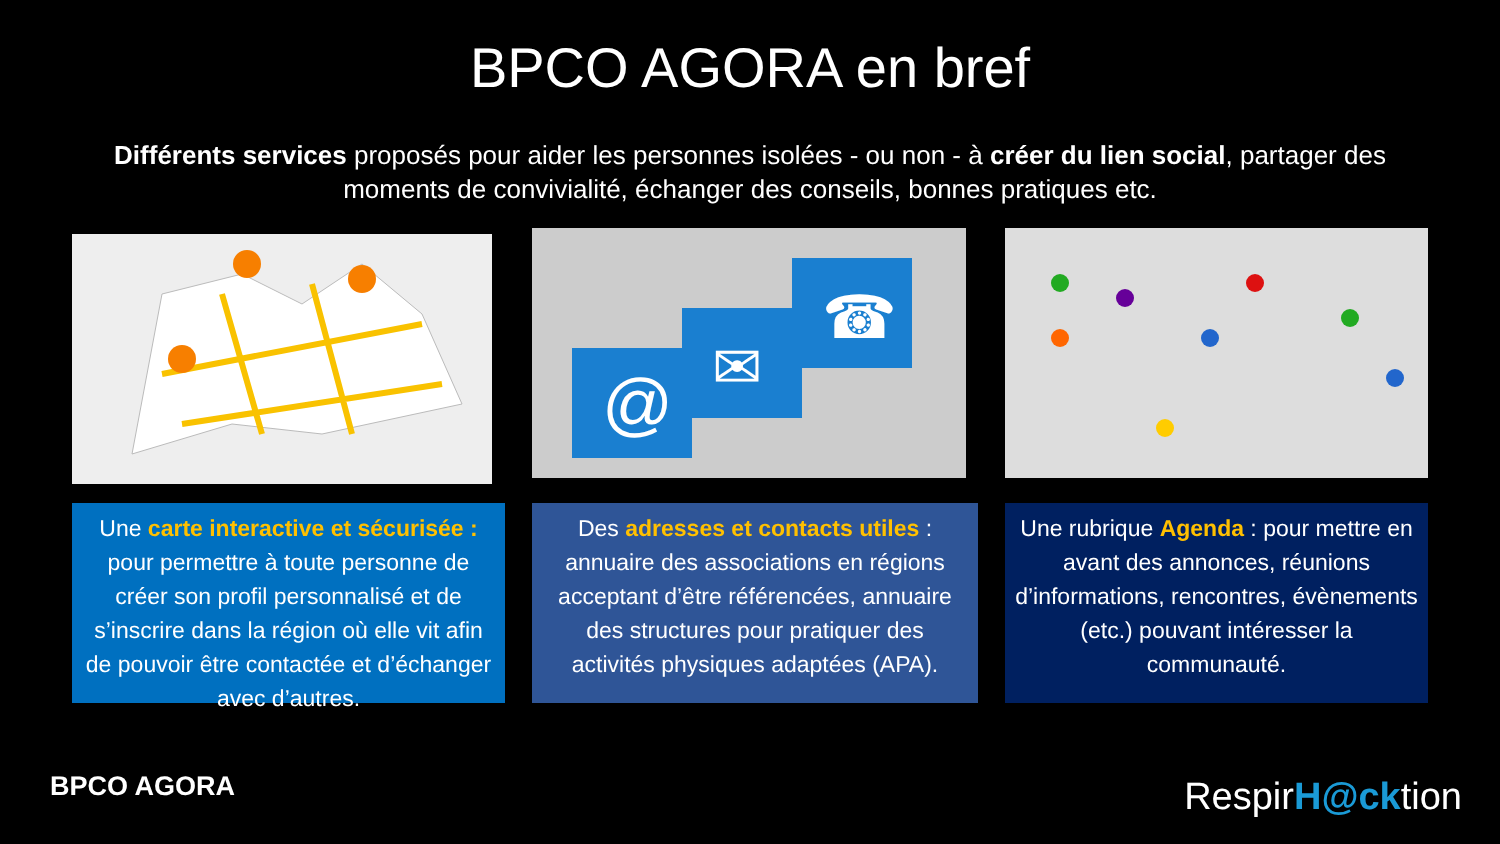BPCO AGORA en bref
Différents services proposés pour aider les personnes isolées - ou non - à créer du lien social, partager des moments de convivialité, échanger des conseils, bonnes pratiques etc.
@
✉
☎
Une carte interactive et sécurisée : pour permettre à toute personne de créer son profil personnalisé et de s’inscrire dans la région où elle vit afin de pouvoir être contactée et d’échanger avec d’autres.
Des adresses et contacts utiles : annuaire des associations en régions acceptant d’être référencées, annuaire des structures pour pratiquer des activités physiques adaptées (APA).
Une rubrique Agenda : pour mettre en avant des annonces, réunions d’informations, rencontres, évènements (etc.) pouvant intéresser la communauté.
BPCO AGORA RespirH@cktion